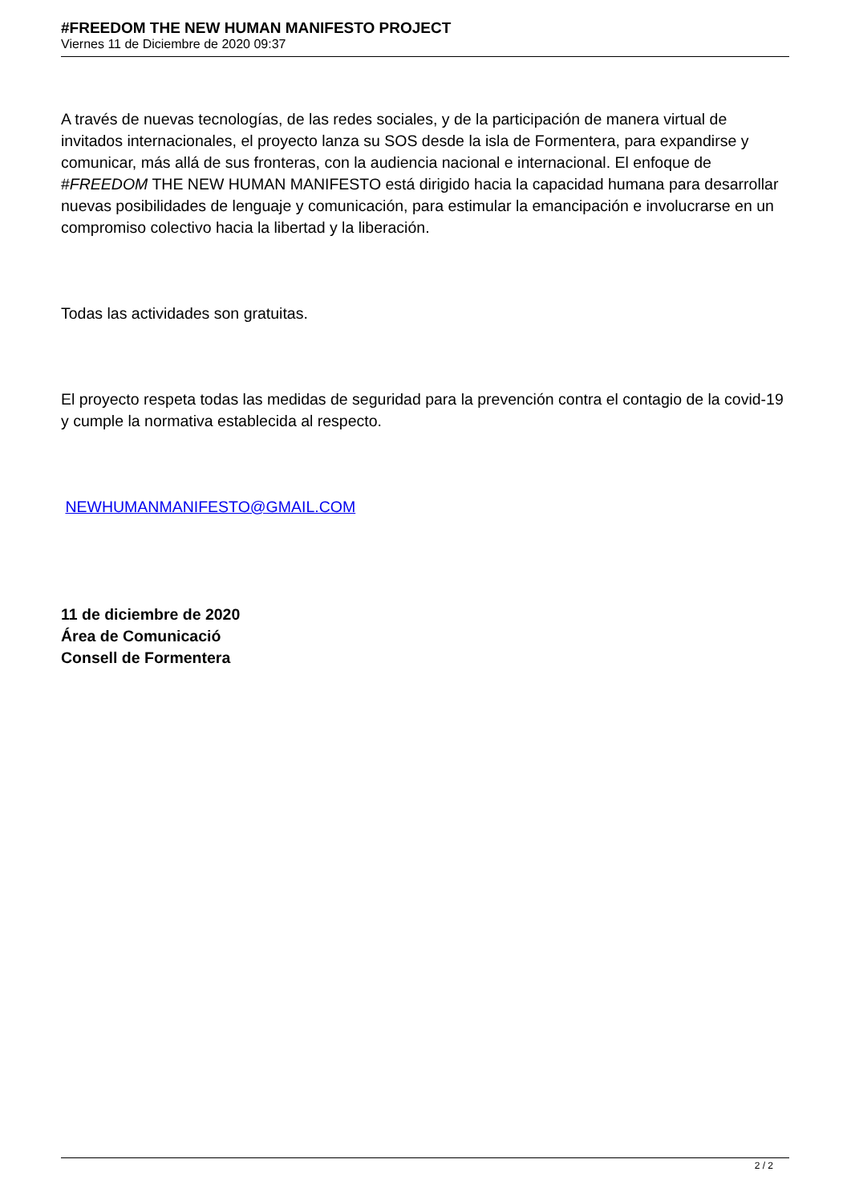#FREEDOM THE NEW HUMAN MANIFESTO PROJECT
Viernes 11 de Diciembre de 2020 09:37
A través de nuevas tecnologías, de las redes sociales, y de la participación de manera virtual de invitados internacionales, el proyecto lanza su SOS desde la isla de Formentera, para expandirse y comunicar, más allá de sus fronteras, con la audiencia nacional e internacional. El enfoque de #FREEDOM THE NEW HUMAN MANIFESTO está dirigido hacia la capacidad humana para desarrollar nuevas posibilidades de lenguaje y comunicación, para estimular la emancipación e involucrarse en un compromiso colectivo hacia la libertad y la liberación.
Todas las actividades son gratuitas.
El proyecto respeta todas las medidas de seguridad para la prevención contra el contagio de la covid-19 y cumple la normativa establecida al respecto.
NEWHUMANMANIFESTO@GMAIL.COM
11 de diciembre de 2020
Área de Comunicació
Consell de Formentera
2 / 2